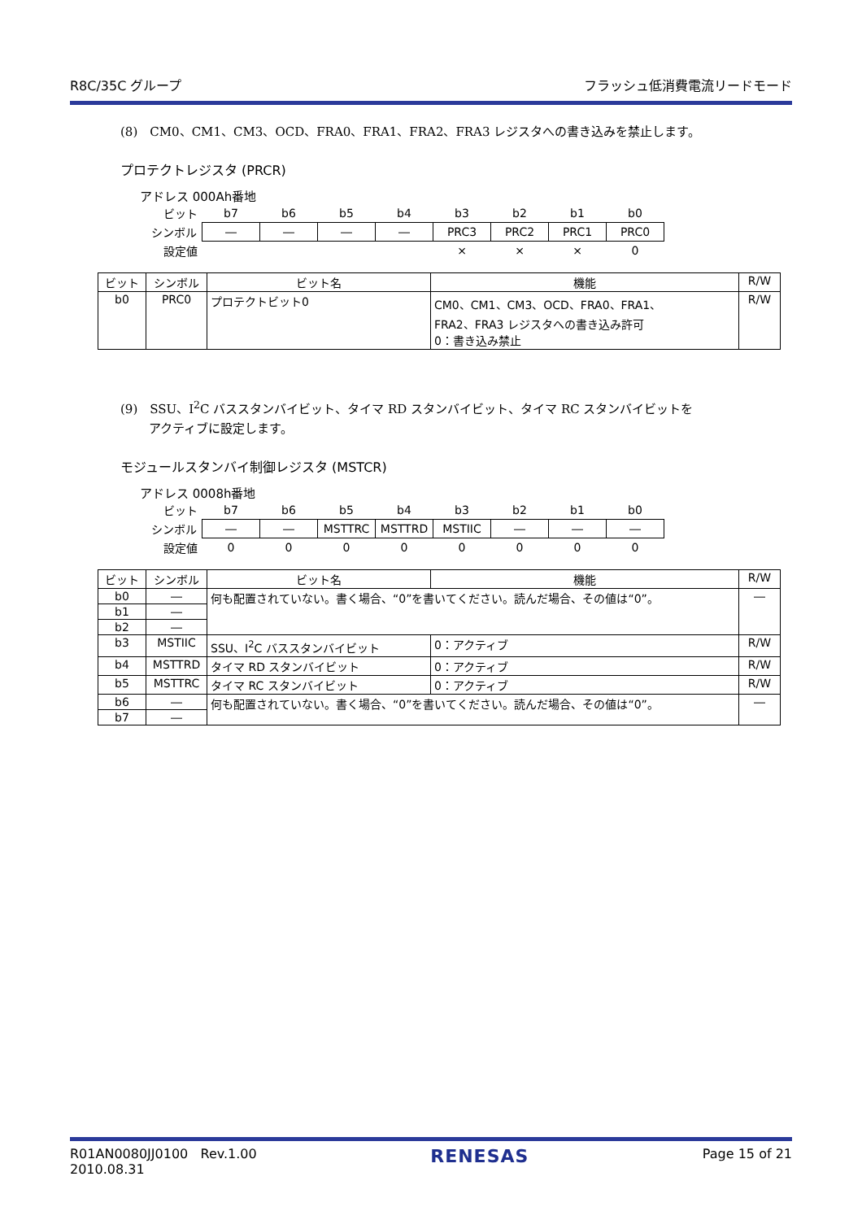R8C/35C グループ フラッシュ低消費電流リードモード
(8)　CM0、CM1、CM3、OCD、FRA0、FRA1、FRA2、FRA3 レジスタへの書き込みを禁止します。
プロテクトレジスタ (PRCR)
アドレス 000Ah番地
| ビット | b7 | b6 | b5 | b4 | b3 | b2 | b1 | b0 |
| シンボル | ― | ― | ― | ― | PRC3 | PRC2 | PRC1 | PRC0 |
| 設定値 | | | | | × | × | × | 0 |
| ビット | シンボル | ビット名 | 機能 | R/W |
| --- | --- | --- | --- | --- |
| b0 | PRC0 | プロテクトビット0 | CM0、CM1、CM3、OCD、FRA0、FRA1、 FRA2、FRA3 レジスタへの書き込み許可 0：書き込み禁止 | R/W |
(9)　SSU、I<sup>2</sup>C バススタンバイビット、タイマ RD スタンバイビット、タイマ RC スタンバイビットを
　　 アクティブに設定します。
モジュールスタンバイ制御レジスタ (MSTCR)
アドレス 0008h番地
| ビット | b7 | b6 | b5 | b4 | b3 | b2 | b1 | b0 |
| シンボル | ― | ― | MSTTRC | MSTTRD | MSTIIC | ― | ― | ― |
| 設定値 | 0 | 0 | 0 | 0 | 0 | 0 | 0 | 0 |
| ビット | シンボル | ビット名 | 機能 | R/W |
| --- | --- | --- | --- | --- |
| b0 | ― | 何も配置されていない。書く場合、“0”を書いてください。読んだ場合、その値は“0”。 | | ― |
| b1 | ― | | | |
| b2 | ― | | | |
| b3 | MSTIIC | SSU、I<sup>2</sup>C バススタンバイビット | 0：アクティブ | R/W |
| b4 | MSTTRD | タイマ RD スタンバイビット | 0：アクティブ | R/W |
| b5 | MSTTRC | タイマ RC スタンバイビット | 0：アクティブ | R/W |
| b6 | ― | 何も配置されていない。書く場合、“0”を書いてください。読んだ場合、その値は“0”。 | | ― |
| b7 | ― | | | |
R01AN0080JJ0100 Rev.1.00
2010.08.31 RENESAS Page 15 of 21